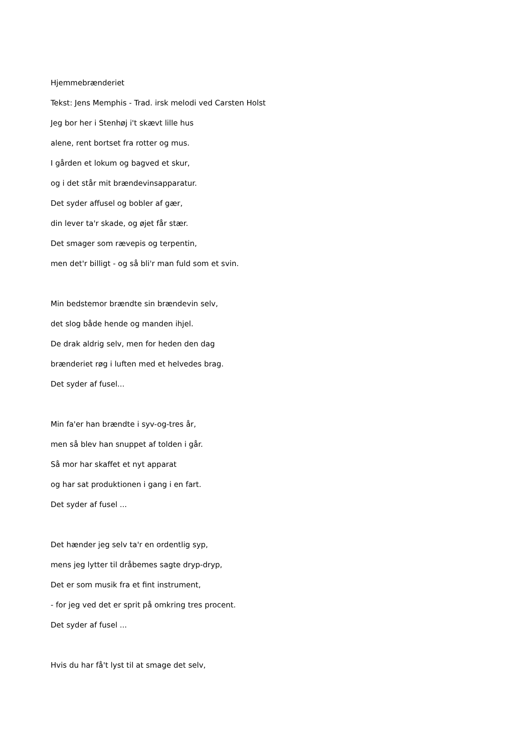Hjemmebrænderiet
Tekst: Jens Memphis - Trad. irsk melodi ved Carsten Holst
Jeg bor her i Stenhøj i't skævt lille hus
alene, rent bortset fra rotter og mus.
I gården et lokum og bagved et skur,
og i det står mit brændevinsapparatur.
Det syder affusel og bobler af gær,
din lever ta'r skade, og øjet får stær.
Det smager som rævepis og terpentin,
men det'r billigt - og så bli'r man fuld som et svin.
Min bedstemor brændte sin brændevin selv,
det slog både hende og manden ihjel.
De drak aldrig selv, men for heden den dag
brænderiet røg i luften med et helvedes brag.
Det syder af fusel...
Min fa'er han brændte i syv-og-tres år,
men så blev han snuppet af tolden i går.
Så mor har skaffet et nyt apparat
og har sat produktionen i gang i en fart.
Det syder af fusel ...
Det hænder jeg selv ta'r en ordentlig syp,
mens jeg lytter til dråbemes sagte dryp-dryp,
Det er som musik fra et fint instrument,
- for jeg ved det er sprit på omkring tres procent.
Det syder af fusel ...
Hvis du har få't lyst til at smage det selv,